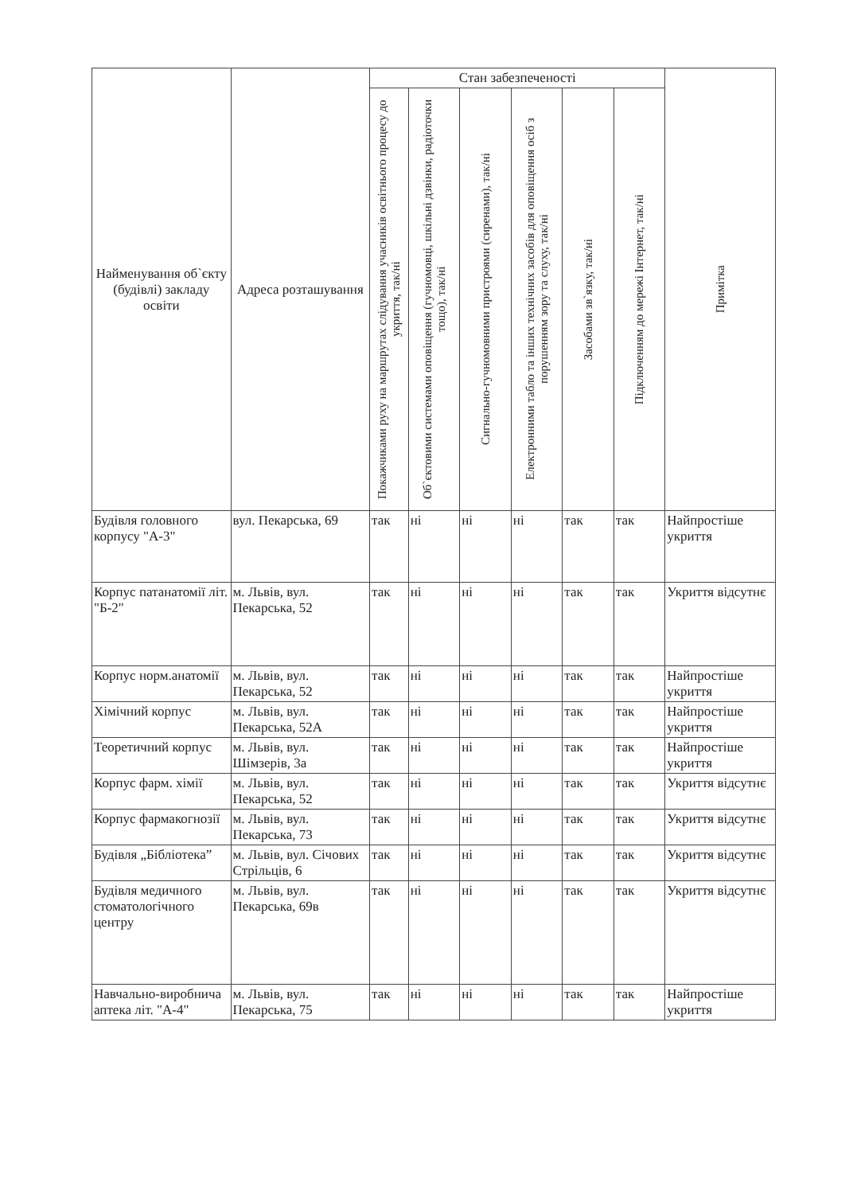| Найменування об`єкту (будівлі) закладу освіти | Адреса розташування | Стан забезпеченості | | | | | | Примітка |
| --- | --- | --- | --- | --- | --- | --- | --- | --- |
| | | Покажчиками руху на маршрутах слідування учасників освітнього процесу до укриття, так/ні | Об`єктовими системами оповіщення (гучномовці, шкільні дзвінки, радіоточки тощо), так/ні | Сигнально-гучномовними пристроями (сиренами), так/ні | Електронними табло та інших технічних засобів для оповіщення осіб з порушенням зору та слуху, так/ні | Засобами зв`язку, так/ні | Підключенням до мережі Інтернет, так/ні | |
| Будівля головного корпусу "А-3" | вул. Пекарська, 69 | так | ні | ні | ні | так | так | Найпростіше укриття |
| Корпус патанатомії літ. "Б-2" | м. Львів, вул. Пекарська, 52 | так | ні | ні | ні | так | так | Укриття відсутнє |
| Корпус норм.анатомії | м. Львів, вул. Пекарська, 52 | так | ні | ні | ні | так | так | Найпростіше укриття |
| Хімічний корпус | м. Львів, вул. Пекарська, 52А | так | ні | ні | ні | так | так | Найпростіше укриття |
| Теоретичний корпус | м. Львів, вул. Шімзерів, 3а | так | ні | ні | ні | так | так | Найпростіше укриття |
| Корпус фарм. хімії | м. Львів, вул. Пекарська, 52 | так | ні | ні | ні | так | так | Укриття відсутнє |
| Корпус фармакогнозії | м. Львів, вул. Пекарська, 73 | так | ні | ні | ні | так | так | Укриття відсутнє |
| Будівля „Бібліотека” | м. Львів, вул. Січових Стрільців, 6 | так | ні | ні | ні | так | так | Укриття відсутнє |
| Будівля медичного стоматологічного центру | м. Львів, вул. Пекарська, 69в | так | ні | ні | ні | так | так | Укриття відсутнє |
| Навчально-виробнича аптека літ. "А-4" | м. Львів, вул. Пекарська, 75 | так | ні | ні | ні | так | так | Найпростіше укриття |